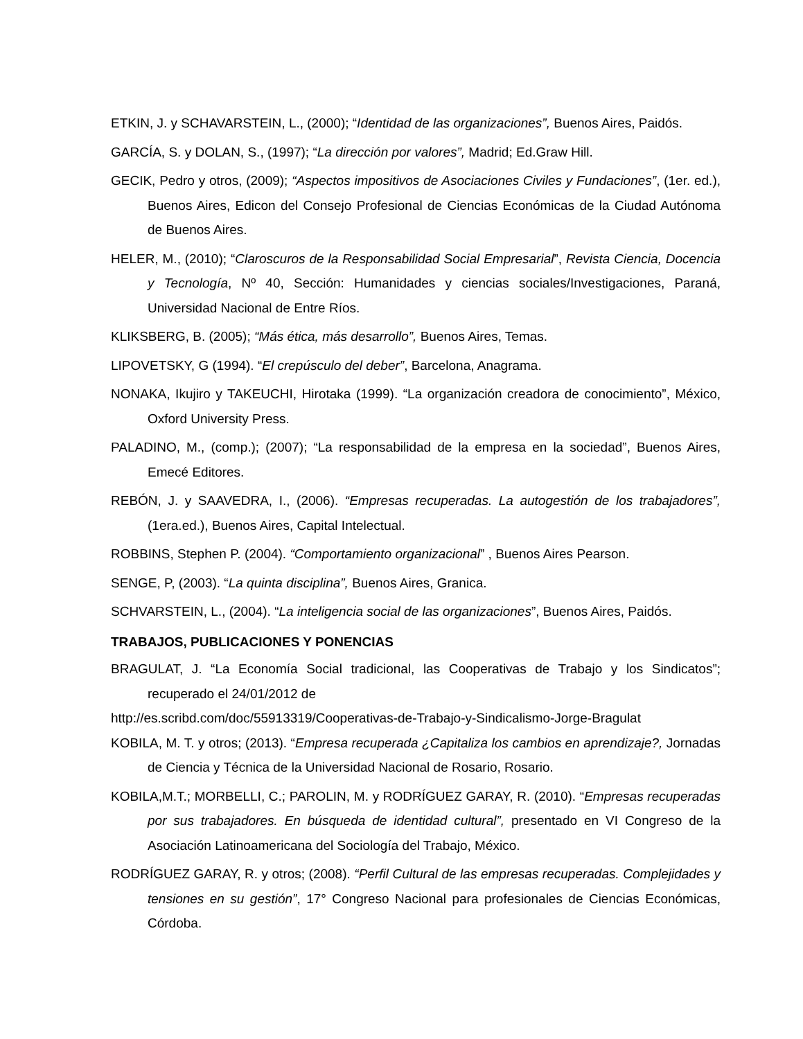ETKIN, J. y SCHAVARSTEIN, L., (2000); “Identidad de las organizaciones”, Buenos Aires, Paidós.
GARCÍA, S. y DOLAN, S., (1997); “La dirección por valores”, Madrid; Ed.Graw Hill.
GECIK, Pedro y otros, (2009); “Aspectos impositivos de Asociaciones Civiles y Fundaciones”, (1er. ed.), Buenos Aires, Edicon del Consejo Profesional de Ciencias Económicas de la Ciudad Autónoma de Buenos Aires.
HELER, M., (2010); “Claroscuros de la Responsabilidad Social Empresarial”, Revista Ciencia, Docencia y Tecnología, Nº 40, Sección: Humanidades y ciencias sociales/Investigaciones, Paraná, Universidad Nacional de Entre Ríos.
KLIKSBERG, B. (2005); “Más ética, más desarrollo”, Buenos Aires, Temas.
LIPOVETSKY, G (1994). “El crepúsculo del deber”, Barcelona, Anagrama.
NONAKA, Ikujiro y TAKEUCHI, Hirotaka (1999). “La organización creadora de conocimiento”, México, Oxford University Press.
PALADINO, M., (comp.); (2007); “La responsabilidad de la empresa en la sociedad”, Buenos Aires, Emecé Editores.
REBÓN, J. y SAAVEDRA, I., (2006). “Empresas recuperadas. La autogestión de los trabajadores”, (1era.ed.), Buenos Aires, Capital Intelectual.
ROBBINS, Stephen P. (2004). “Comportamiento organizacional” , Buenos Aires Pearson.
SENGE, P, (2003). “La quinta disciplina”, Buenos Aires, Granica.
SCHVARSTEIN, L., (2004). “La inteligencia social de las organizaciones”, Buenos Aires, Paidós.
TRABAJOS, PUBLICACIONES Y PONENCIAS
BRAGULAT, J. “La Economía Social tradicional, las Cooperativas de Trabajo y los Sindicatos”; recuperado el 24/01/2012 de
http://es.scribd.com/doc/55913319/Cooperativas-de-Trabajo-y-Sindicalismo-Jorge-Bragulat
KOBILA, M. T. y otros; (2013). “Empresa recuperada ¿Capitaliza los cambios en aprendizaje?, Jornadas de Ciencia y Técnica de la Universidad Nacional de Rosario, Rosario.
KOBILA,M.T.; MORBELLI, C.; PAROLIN, M. y RODRÍGUEZ GARAY, R. (2010). “Empresas recuperadas por sus trabajadores. En búsqueda de identidad cultural”, presentado en VI Congreso de la Asociación Latinoamericana del Sociología del Trabajo, México.
RODRÍGUEZ GARAY, R. y otros; (2008). “Perfil Cultural de las empresas recuperadas. Complejidades y tensiones en su gestión”, 17° Congreso Nacional para profesionales de Ciencias Económicas, Córdoba.